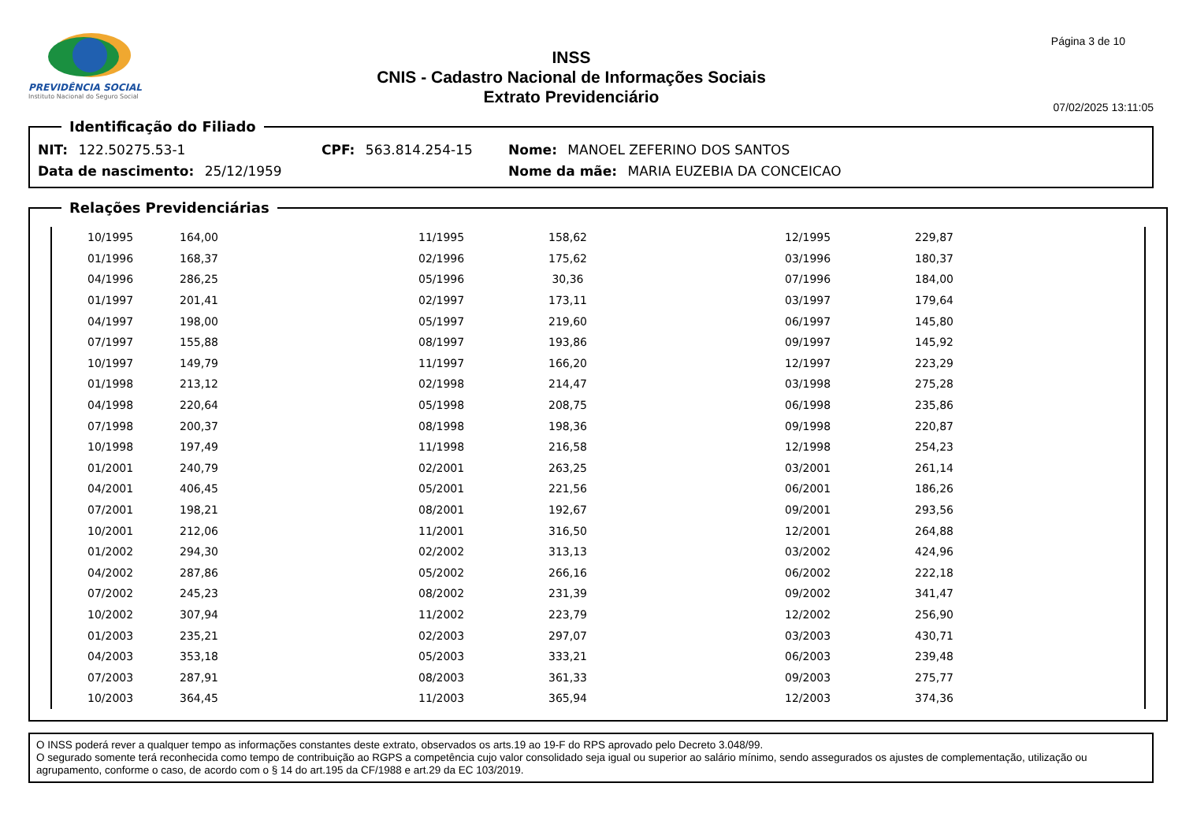PREVIDÊNCIA SOCIAL
Instituto Nacional do Seguro Social
INSS
CNIS - Cadastro Nacional de Informações Sociais
Extrato Previdenciário
Página 3 de 10
07/02/2025 13:11:05
Identificação do Filiado
NIT: 122.50275.53-1 CPF: 563.814.254-15 Nome: MANOEL ZEFERINO DOS SANTOS
Data de nascimento: 25/12/1959 Nome da mãe: MARIA EUZEBIA DA CONCEICAO
Relações Previdenciárias
| 10/1995 | 164,00 | 11/1995 | 158,62 | 12/1995 | 229,87 |
| 01/1996 | 168,37 | 02/1996 | 175,62 | 03/1996 | 180,37 |
| 04/1996 | 286,25 | 05/1996 | 30,36 | 07/1996 | 184,00 |
| 01/1997 | 201,41 | 02/1997 | 173,11 | 03/1997 | 179,64 |
| 04/1997 | 198,00 | 05/1997 | 219,60 | 06/1997 | 145,80 |
| 07/1997 | 155,88 | 08/1997 | 193,86 | 09/1997 | 145,92 |
| 10/1997 | 149,79 | 11/1997 | 166,20 | 12/1997 | 223,29 |
| 01/1998 | 213,12 | 02/1998 | 214,47 | 03/1998 | 275,28 |
| 04/1998 | 220,64 | 05/1998 | 208,75 | 06/1998 | 235,86 |
| 07/1998 | 200,37 | 08/1998 | 198,36 | 09/1998 | 220,87 |
| 10/1998 | 197,49 | 11/1998 | 216,58 | 12/1998 | 254,23 |
| 01/2001 | 240,79 | 02/2001 | 263,25 | 03/2001 | 261,14 |
| 04/2001 | 406,45 | 05/2001 | 221,56 | 06/2001 | 186,26 |
| 07/2001 | 198,21 | 08/2001 | 192,67 | 09/2001 | 293,56 |
| 10/2001 | 212,06 | 11/2001 | 316,50 | 12/2001 | 264,88 |
| 01/2002 | 294,30 | 02/2002 | 313,13 | 03/2002 | 424,96 |
| 04/2002 | 287,86 | 05/2002 | 266,16 | 06/2002 | 222,18 |
| 07/2002 | 245,23 | 08/2002 | 231,39 | 09/2002 | 341,47 |
| 10/2002 | 307,94 | 11/2002 | 223,79 | 12/2002 | 256,90 |
| 01/2003 | 235,21 | 02/2003 | 297,07 | 03/2003 | 430,71 |
| 04/2003 | 353,18 | 05/2003 | 333,21 | 06/2003 | 239,48 |
| 07/2003 | 287,91 | 08/2003 | 361,33 | 09/2003 | 275,77 |
| 10/2003 | 364,45 | 11/2003 | 365,94 | 12/2003 | 374,36 |
O INSS poderá rever a qualquer tempo as informações constantes deste extrato, observados os arts.19 ao 19-F do RPS aprovado pelo Decreto 3.048/99.
O segurado somente terá reconhecida como tempo de contribuição ao RGPS a competência cujo valor consolidado seja igual ou superior ao salário mínimo, sendo assegurados os ajustes de complementação, utilização ou agrupamento, conforme o caso, de acordo com o § 14 do art.195 da CF/1988 e art.29 da EC 103/2019.